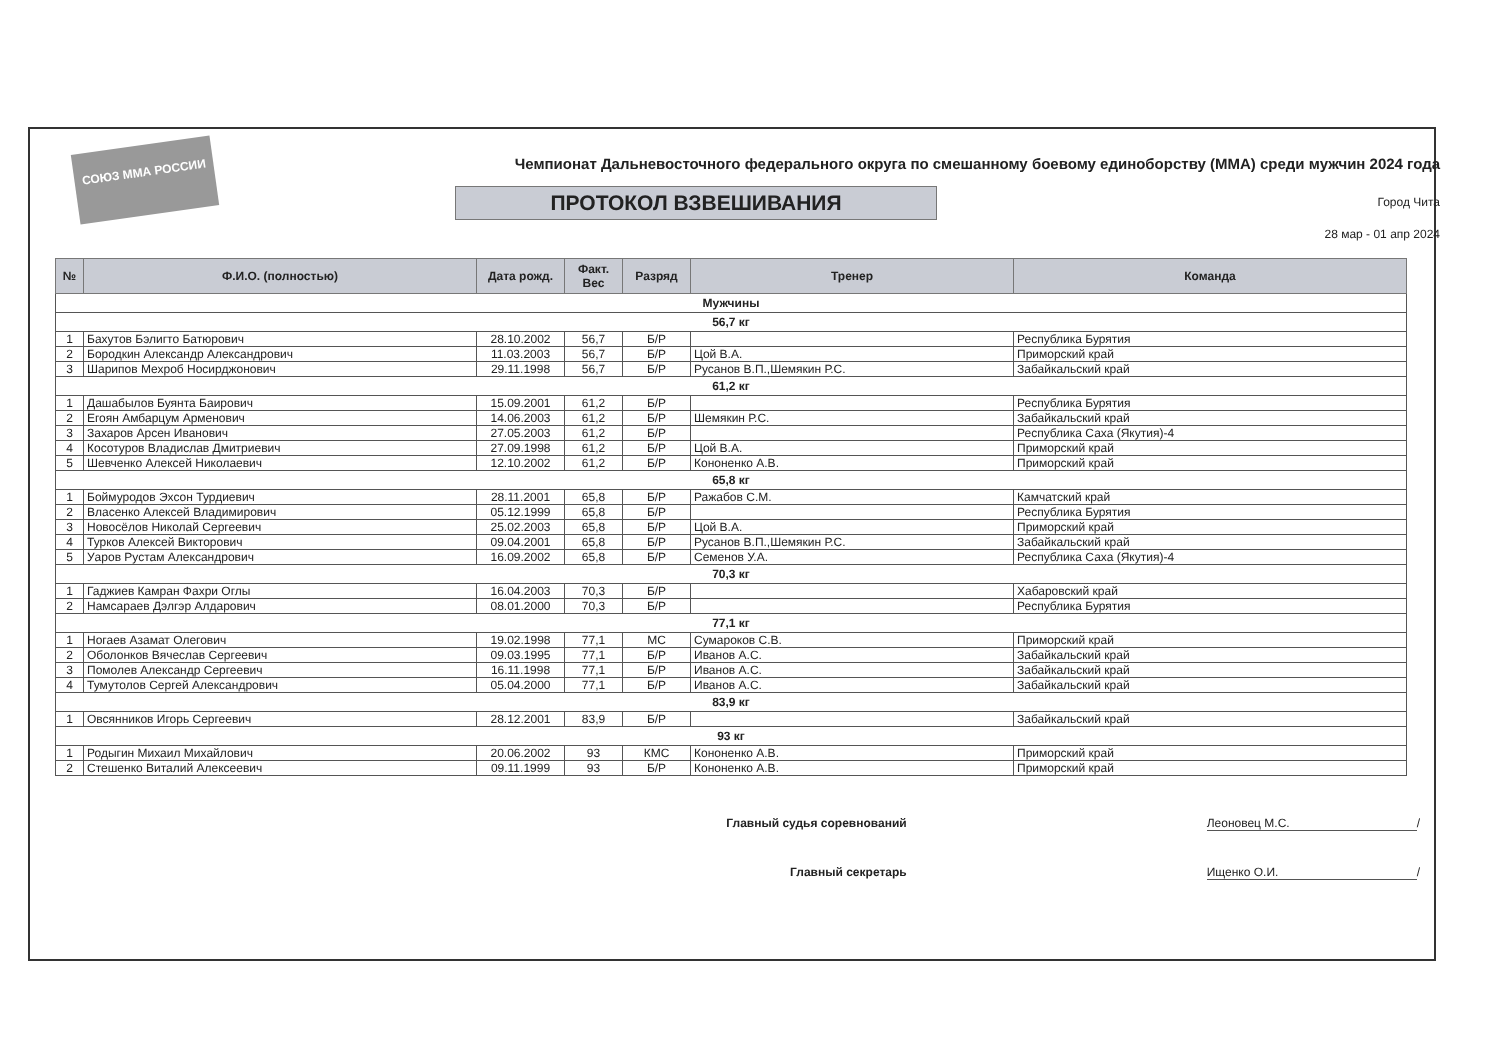СОЮЗ ММА РОССИИ
Чемпионат Дальневосточного федерального округа по смешанному боевому единоборству (ММА) среди мужчин 2024 года
ПРОТОКОЛ ВЗВЕШИВАНИЯ
Город Чита
28 мар - 01 апр 2024
| № | Ф.И.О. (полностью) | Дата рожд. | Факт. Вес | Разряд | Тренер | Команда |
| --- | --- | --- | --- | --- | --- | --- |
| Мужчины | | | | | | |
| 56,7 кг | | | | | | |
| 1 | Бахутов Бэлигто Батюрович | 28.10.2002 | 56,7 | Б/Р | | Республика Бурятия |
| 2 | Бородкин Александр Александрович | 11.03.2003 | 56,7 | Б/Р | Цой В.А. | Приморский край |
| 3 | Шарипов Мехроб Носирджонович | 29.11.1998 | 56,7 | Б/Р | Русанов В.П.,Шемякин Р.С. | Забайкальский край |
| 61,2 кг | | | | | | |
| 1 | Дашабылов Буянта Баирович | 15.09.2001 | 61,2 | Б/Р | | Республика Бурятия |
| 2 | Егоян Амбарцум Арменович | 14.06.2003 | 61,2 | Б/Р | Шемякин Р.С. | Забайкальский край |
| 3 | Захаров Арсен Иванович | 27.05.2003 | 61,2 | Б/Р | | Республика Саха (Якутия)-4 |
| 4 | Косотуров Владислав Дмитриевич | 27.09.1998 | 61,2 | Б/Р | Цой В.А. | Приморский край |
| 5 | Шевченко Алексей Николаевич | 12.10.2002 | 61,2 | Б/Р | Кононенко А.В. | Приморский край |
| 65,8 кг | | | | | | |
| 1 | Боймуродов Эхсон Турдиевич | 28.11.2001 | 65,8 | Б/Р | Ражабов С.М. | Камчатский край |
| 2 | Власенко Алексей Владимирович | 05.12.1999 | 65,8 | Б/Р | | Республика Бурятия |
| 3 | Новосёлов Николай Сергеевич | 25.02.2003 | 65,8 | Б/Р | Цой В.А. | Приморский край |
| 4 | Турков Алексей Викторович | 09.04.2001 | 65,8 | Б/Р | Русанов В.П.,Шемякин Р.С. | Забайкальский край |
| 5 | Уаров Рустам Александрович | 16.09.2002 | 65,8 | Б/Р | Семенов У.А. | Республика Саха (Якутия)-4 |
| 70,3 кг | | | | | | |
| 1 | Гаджиев Камран Фахри Оглы | 16.04.2003 | 70,3 | Б/Р | | Хабаровский край |
| 2 | Намсараев Дэлгэр Алдарович | 08.01.2000 | 70,3 | Б/Р | | Республика Бурятия |
| 77,1 кг | | | | | | |
| 1 | Ногаев Азамат Олегович | 19.02.1998 | 77,1 | МС | Сумароков С.В. | Приморский край |
| 2 | Оболонков Вячеслав Сергеевич | 09.03.1995 | 77,1 | Б/Р | Иванов А.С. | Забайкальский край |
| 3 | Помолев Александр Сергеевич | 16.11.1998 | 77,1 | Б/Р | Иванов А.С. | Забайкальский край |
| 4 | Тумутолов Сергей Александрович | 05.04.2000 | 77,1 | Б/Р | Иванов А.С. | Забайкальский край |
| 83,9 кг | | | | | | |
| 1 | Овсянников Игорь Сергеевич | 28.12.2001 | 83,9 | Б/Р | | Забайкальский край |
| 93 кг | | | | | | |
| 1 | Родыгин Михаил Михайлович | 20.06.2002 | 93 | КМС | Кононенко А.В. | Приморский край |
| 2 | Стешенко Виталий Алексеевич | 09.11.1999 | 93 | Б/Р | Кононенко А.В. | Приморский край |
Главный судья соревнований Леоновец М.С. /
Главный секретарь Ищенко О.И. /